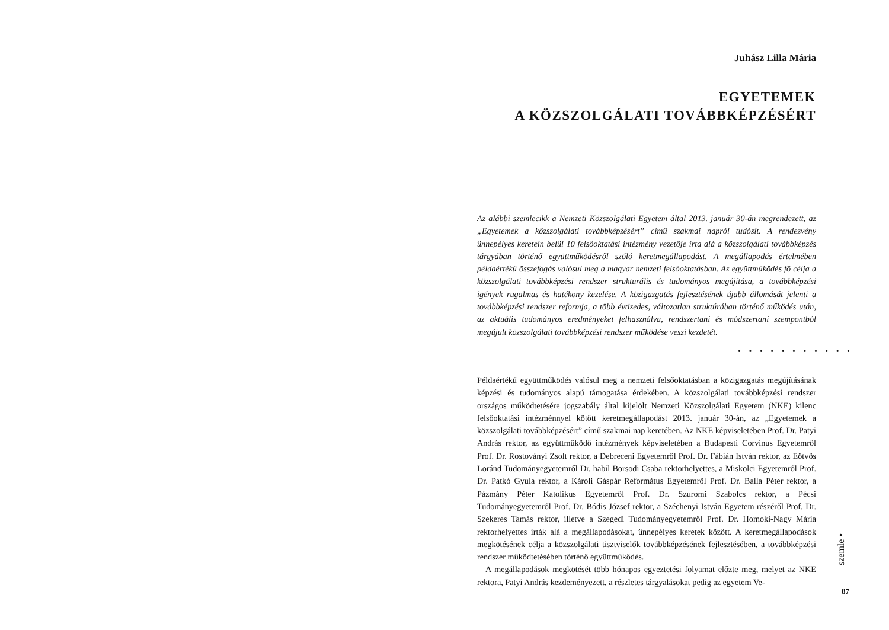Juhász Lilla Mária
EGYETEMEK
A KÖZSZOLGÁLATI TOVÁBBKÉPZÉSÉRT
Az alábbi szemlecikk a Nemzeti Közszolgálati Egyetem által 2013. január 30-án megrendezett, az „Egyetemek a közszolgálati továbbképzésért” című szakmai napról tudósít. A rendezvény ünnepélyes keretein belül 10 felsőoktatási intézmény vezetője írta alá a közszolgálati továbbképzés tárgyában történő együttműködésről szóló keretmegállapodást. A megállapodás értelmében példaértékű összefogás valósul meg a magyar nemzeti felsőoktatásban. Az együttműködés fő célja a közszolgálati továbbképzési rendszer strukturális és tudományos megújítása, a továbbképzési igények rugalmas és hatékony kezelése. A közigazgatás fejlesztésének újabb állomását jelenti a továbbképzési rendszer reformja, a több évtizedes, változatlan struktúrában történő működés után, az aktuális tudományos eredményeket felhasználva, rendszertani és módszertani szempontból megújult közszolgálati továbbképzési rendszer működése veszi kezdetét.
• • • • • • • • • • •
Példaértékű együttműködés valósul meg a nemzeti felsőoktatásban a közigazgatás megújításának képzési és tudományos alapú támogatása érdekében. A közszolgálati továbbképzési rendszer országos működtetésére jogszabály által kijelölt Nemzeti Közszolgálati Egyetem (NKE) kilenc felsőoktatási intézménnyel kötött keretmegállapodást 2013. január 30-án, az „Egyetemek a közszolgálati továbbképzésért” című szakmai nap keretében. Az NKE képviseletében Prof. Dr. Patyi András rektor, az együttműködő intézmények képviseletében a Budapesti Corvinus Egyetemről Prof. Dr. Rostoványi Zsolt rektor, a Debreceni Egyetemről Prof. Dr. Fábián István rektor, az Eötvös Loránd Tudományegyetemről Dr. habil Borsodi Csaba rektorhelyettes, a Miskolci Egyetemről Prof. Dr. Patkó Gyula rektor, a Károli Gáspár Református Egyetemről Prof. Dr. Balla Péter rektor, a Pázmány Péter Katolikus Egyetemről Prof. Dr. Szuromi Szabolcs rektor, a Pécsi Tudományegyetemről Prof. Dr. Bódis József rektor, a Széchenyi István Egyetem részéről Prof. Dr. Szekeres Tamás rektor, illetve a Szegedi Tudományegyetemről Prof. Dr. Homoki-Nagy Mária rektorhelyettes írták alá a megállapodásokat, ünnepélyes keretek között. A keretmegállapodások megkötésének célja a közszolgálati tisztviselők továbbképzésének fejlesztésében, a továbbképzési rendszer működtetésében történő együttműködés.
A megállapodások megkötését több hónapos egyeztetési folyamat előzte meg, melyet az NKE rektora, Patyi András kezdeményezett, a részletes tárgyalásokat pedig az egyetem Ve-
szemle •
87